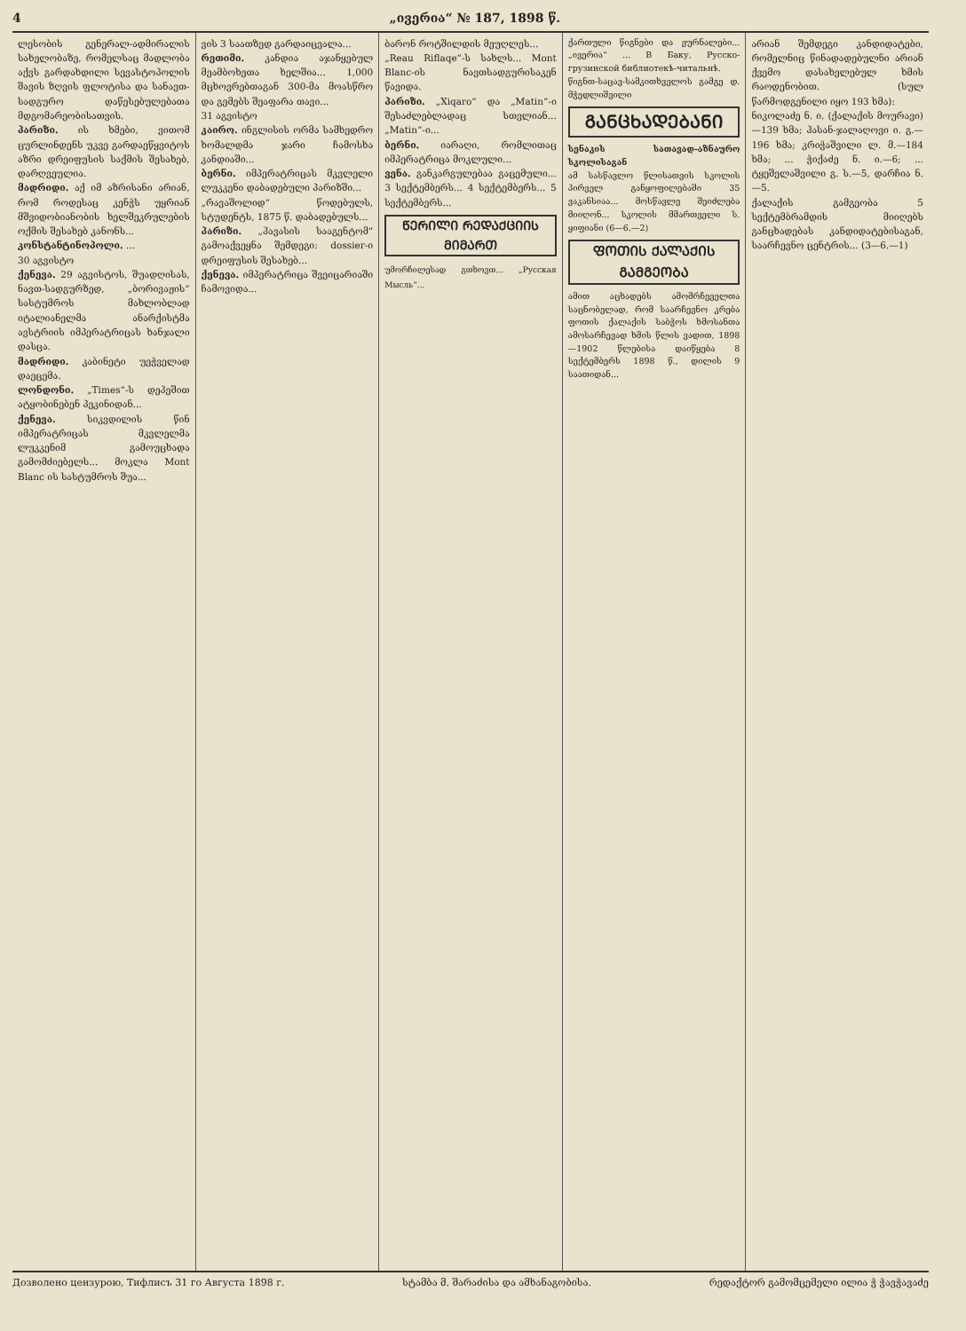4 „ივერია“ № 187, 1898 წ.
ლესობის გენერალ-ადმირალის სახელობაზე, რომელსაც მადლობა აქვს გარდახდილი სევასტოპოლის შავის ზღვის ფლოტისა და სანავთ-სადგურო დაწესებულებათა მდგომარეობისათვის.
პარიზი. ის ხმები, ვითომ ცურლინდენს უკვე გარდაეწყვიტოს აზრი დრეიფუსის საქმის შესახებ, დარღვეულია.
მადრიდი. აქ იმ აზრისანი არიან, რომ როდესაც კენჭს უყრიან მშვიდობიანობის ხელშეკრულების ოქმის შესახებ კანონს...
კონსტანტინოპოლი. ...
30 აგვისტო
ქენევა. 29 აგვისტოს, შუადღისას, ნავთ-სადგურზედ, „ბორივაჟის“ სასტუმროს მახლობლად იტალიანელმა ანარქისტმა ავსტრიის იმპერატრიცას ხანჯალი დასცა.
მადრიდი. კაბინეტი უეჭველად დაეცემა.
ლონდონი. „Times“-ს დეპეშით ატყობინებენ პეკინიდან...
ქენევა. სიკვდილის წინ იმპერატრიცას მკვლელმა ლუკკენიმ გამოუცხადა გამომძიებელს... მოკლა Mont Blanc ის სასტუმროს შუა...
ვის 3 საათზედ გარდაიცვალა...
რეთიმი. კანდია აჯანყებულ მეამბოხეთა ხელშია... 1,000 მცხოვრებთაგან 300-მა მოასწრო და გემებს შეაფარა თავი...
31 აგვისტო
კაირო. ინგლისის ორმა სამხედრო ხომალდმა ჯარი ჩამოსხა კანდიაში...
ბერნი. იმპერატრიცას მკვლელი ლუკკენი დაბადებული პარიზში...
„რავაშოლიდ“ წოდებულს, სტუდენტს, 1875 წ. დაბადებულს...
პარიზი. „ჰავასის სააგენტომ“ გამოაქვეყნა შემდეგი: dossier-ი დრეიფუსის შესახებ...
ქენევა. იმპერატრიცა შვეიცარიაში ჩამოვიდა...
ბარონ როტშილდის მეუღლეს...
„Reau Riflaqe“-ს სახლს... Mont Blanc-ის ნავთსადგურისაკენ წავიდა.
პარიზი. „Xiqaro“ და „Matin“-ი შესაძლებლადაც სთვლიან... „Matin“-ი...
ბერნი. იარაღი, რომლითაც იმპერატრიცა მოკლული...
ვენა. განკარგულებაა გაცემული... 3 სექტემბერს... 4 სექტემბერს... 5 სექტემბერს...
ᲬᲔᲠᲘᲚᲘ ᲠᲔᲓᲐᲥᲪᲘᲘᲡ ᲛᲘᲛᲐᲠᲗ
უმორჩილესად გთხოვთ... „Русская Мысль“...
ქართული წიგნები და ჟურნალები... „ივერია“ ... В Баку, Русско-грузинской библиотекѣ-читальнѣ.
წიგნთ-საცავ-სამკითხველოს გამგე დ. მჭედლიშვილი
ᲒᲐᲜᲪᲮᲐᲓᲔᲑᲐᲜᲘ
სენაკის სათავად-აზნაურო სკოლისაგან
ამ სასწავლო წლისათვის სკოლის პირველ განყოფილებაში 35 ვაკანსიაა... მოსწავლე შეიძლება მიიღონ... სკოლის მმართველი ს. ყიფიანი (6—6.—2)
ᲤᲝᲗᲘᲡ ᲥᲐᲚᲐᲥᲘᲡ ᲒᲐᲛᲒᲔᲝᲑᲐ
ამით აცხადებს ამომრჩეველთა საცნობელად, რომ საარჩევნო კრება ფოთის ქალაქის საბჭოს ხმოსანთა ამოსარჩევად ხმის წლის ვადით, 1898—1902 წლებისა დაიწყება 8 სექტემბერს 1898 წ., დილის 9 საათიდან...
არიან შემდეგი კანდიდატები, რომელნიც წინადადებულნი არიან ქვემო დასახელებულ ხმის რაოდენობით. (სულ წარმოდგენილი იყო 193 ხმა):
ნიკოლაძე ნ. ი. (ქალაქის მოურავი)—139 ხმა; ჰასან-ჯალაღოვი ი. გ.—196 ხმა; კრიჭაშვილი ლ. მ.—184 ხმა; ... ჭიქაძე ნ. ი.—6; ... ტყეშელაშვილი გ. ს.—5, დარჩია ნ.—5.
ქალაქის გამგეობა 5 სექტემბრამდის მიიღებს განცხადებას კანდიდატებისაგან, საარჩევნო ცენტრის... (3—6.—1)
Дозволено цензурою, Тифлисъ 31 го Августа 1898 г. სტამბა მ. შარაძისა და ამხანაგობისა. რედაქტორ გამომცემელი ილია ჭ ჭავჭავაძე